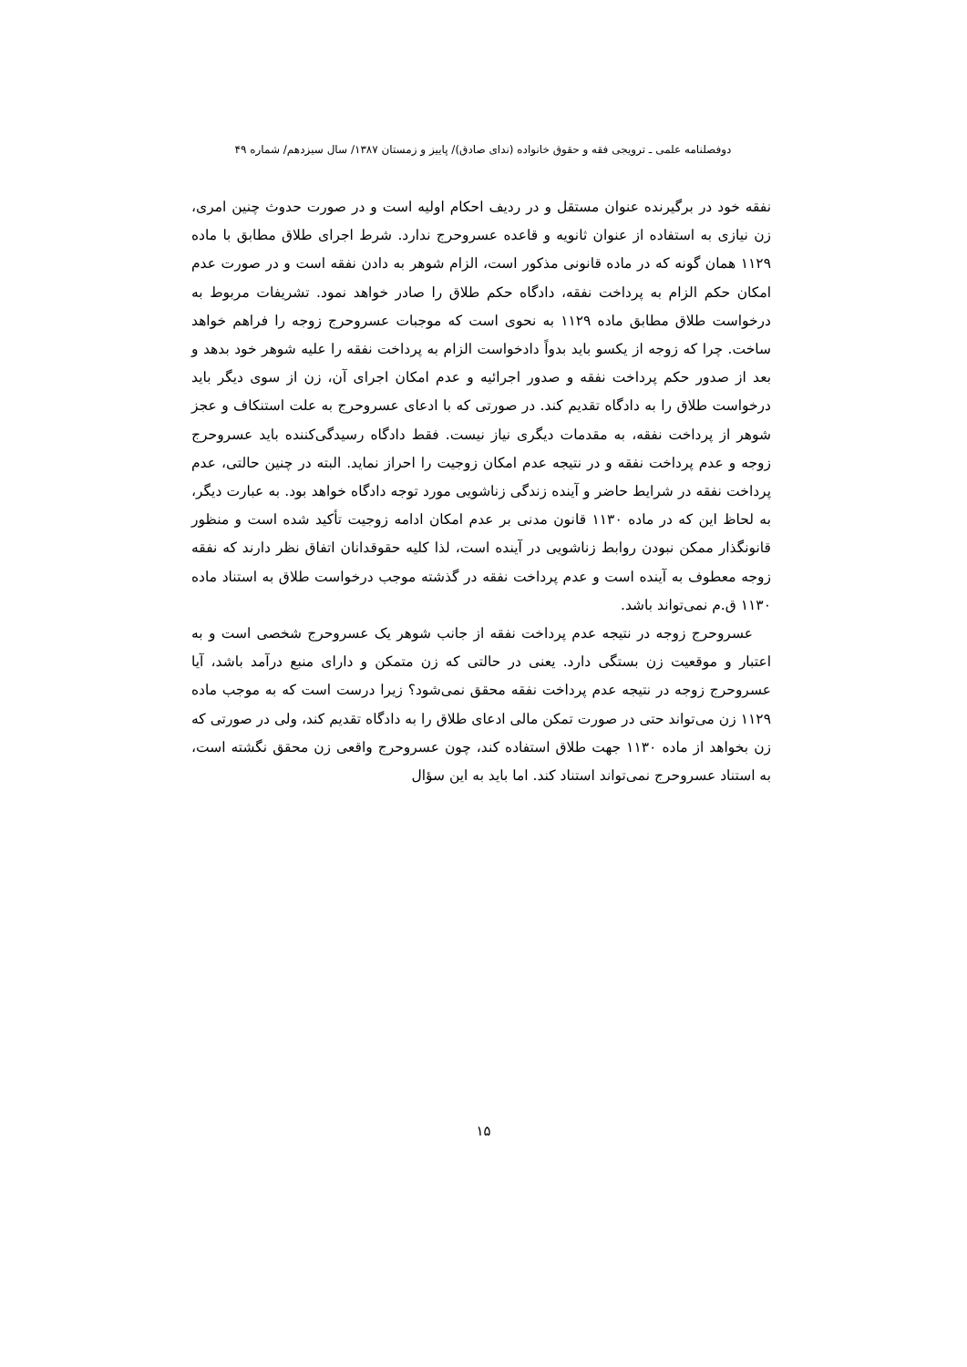دوفصلنامه علمی ـ ترویجی فقه و حقوق خانواده (ندای صادق)/ پاییز و زمستان ۱۳۸۷/ سال سیزدهم/ شماره ۴۹
نفقه خود در برگیرنده عنوان مستقل و در ردیف احکام اولیه است و در صورت حدوث چنین امری، زن نیازی به استفاده از عنوان ثانویه و قاعده عسروحرج ندارد. شرط اجرای طلاق مطابق با ماده ۱۱۲۹ همان گونه که در ماده قانونی مذکور است، الزام شوهر به دادن نفقه است و در صورت عدم امکان حکم الزام به پرداخت نفقه، دادگاه حکم طلاق را صادر خواهد نمود. تشریفات مربوط به درخواست طلاق مطابق ماده ۱۱۲۹ به نحوی است که موجبات عسروحرج زوجه را فراهم خواهد ساخت. چرا که زوجه از یکسو باید بدواً دادخواست الزام به پرداخت نفقه را علیه شوهر خود بدهد و بعد از صدور حکم پرداخت نفقه و صدور اجرائیه و عدم امکان اجرای آن، زن از سوی دیگر باید درخواست طلاق را به دادگاه تقدیم کند. در صورتی که با ادعای عسروحرج به علت استنکاف و عجز شوهر از پرداخت نفقه، به مقدمات دیگری نیاز نیست. فقط دادگاه رسیدگی‌کننده باید عسروحرج زوجه و عدم پرداخت نفقه و در نتیجه عدم امکان زوجیت را احراز نماید. البته در چنین حالتی، عدم پرداخت نفقه در شرایط حاضر و آینده زندگی زناشویی مورد توجه دادگاه خواهد بود. به عبارت دیگر، به لحاظ این که در ماده ۱۱۳۰ قانون مدنی بر عدم امکان ادامه زوجیت تأکید شده است و منظور قانونگذار ممکن نبودن روابط زناشویی در آینده است، لذا کلیه حقوقدانان اتفاق نظر دارند که نفقه زوجه معطوف به آینده است و عدم پرداخت نفقه در گذشته موجب درخواست طلاق به استناد ماده ۱۱۳۰ ق.م نمی‌تواند باشد.
عسروحرج زوجه در نتیجه عدم پرداخت نفقه از جانب شوهر یک عسروحرج شخصی است و به اعتبار و موقعیت زن بستگی دارد. یعنی در حالتی که زن متمکن و دارای منبع درآمد باشد، آیا عسروحرج زوجه در نتیجه عدم پرداخت نفقه محقق نمی‌شود؟ زیرا درست است که به موجب ماده ۱۱۲۹ زن می‌تواند حتی در صورت تمکن مالی ادعای طلاق را به دادگاه تقدیم کند، ولی در صورتی که زن بخواهد از ماده ۱۱۳۰ جهت طلاق استفاده کند، چون عسروحرج واقعی زن محقق نگشته است، به استناد عسروحرج نمی‌تواند استناد کند. اما باید به این سؤال
۱۵